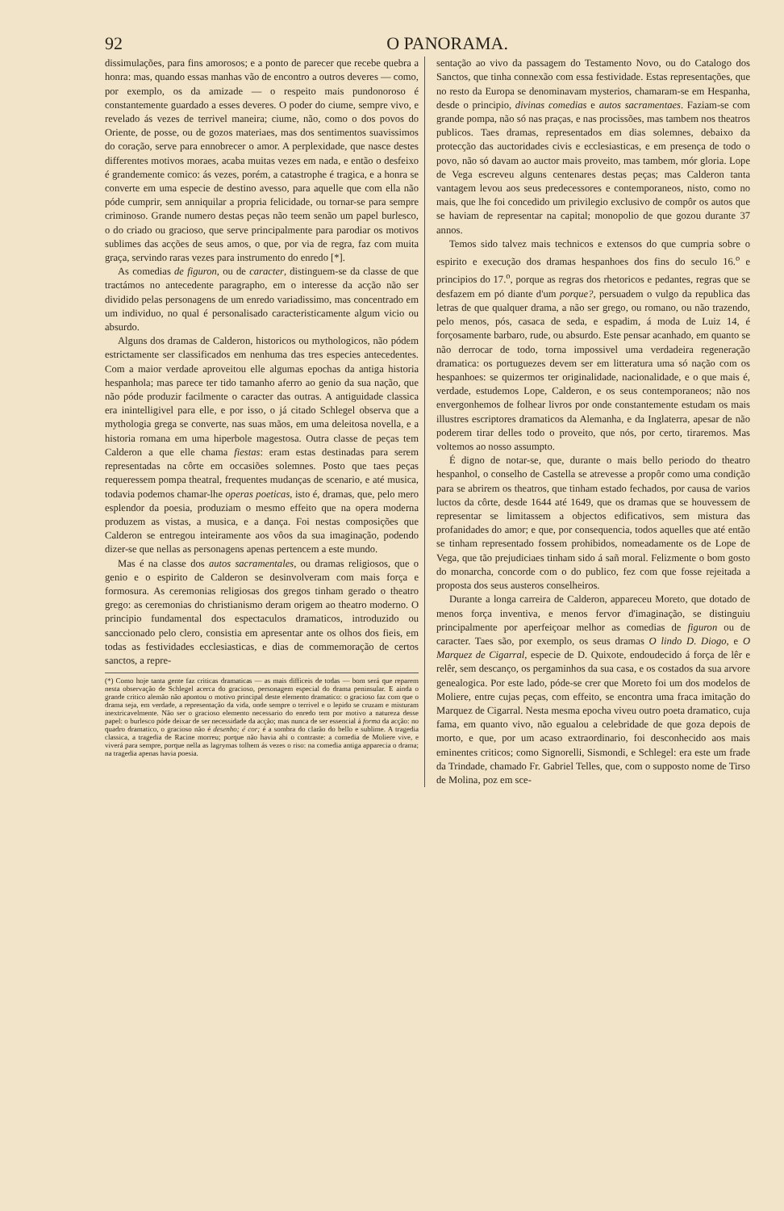92 O PANORAMA.
dissimulações, para fins amorosos; e a ponto de parecer que recebe quebra a honra: mas, quando essas manhas vão de encontro a outros deveres — como, por exemplo, os da amizade — o respeito mais pundonoroso é constantemente guardado a esses deveres. O poder do ciume, sempre vivo, e revelado ás vezes de terrivel maneira; ciume, não, como o dos povos do Oriente, de posse, ou de gozos materiaes, mas dos sentimentos suavissimos do coração, serve para ennobrecer o amor. A perplexidade, que nasce destes differentes motivos moraes, acaba muitas vezes em nada, e então o desfeixo é grandemente comico: ás vezes, porém, a catastrophe é tragica, e a honra se converte em uma especie de destino avesso, para aquelle que com ella não póde cumprir, sem anniquilar a propria felicidade, ou tornar-se para sempre criminoso. Grande numero destas peças não teem senão um papel burlesco, o do criado ou gracioso, que serve principalmente para parodiar os motivos sublimes das acções de seus amos, o que, por via de regra, faz com muita graça, servindo raras vezes para instrumento do enredo [*].
As comedias de figuron, ou de caracter, distinguem-se da classe de que tractámos no antecedente paragrapho, em o interesse da acção não ser dividido pelas personagens de um enredo variadissimo, mas concentrado em um individuo, no qual é personalisado caracteristicamente algum vicio ou absurdo.
Alguns dos dramas de Calderon, historicos ou mythologicos, não pódem estrictamente ser classificados em nenhuma das tres especies antecedentes. Com a maior verdade aproveitou elle algumas epochas da antiga historia hespanhola; mas parece ter tido tamanho aferro ao genio da sua nação, que não póde produzir facilmente o caracter das outras. A antiguidade classica era inintelligivel para elle, e por isso, o já citado Schlegel observa que a mythologia grega se converte, nas suas mãos, em uma deleitosa novella, e a historia romana em uma hiperbole magestosa. Outra classe de peças tem Calderon a que elle chama fiestas: eram estas destinadas para serem representadas na côrte em occasiões solemnes. Posto que taes peças requeressem pompa theatral, frequentes mudanças de scenario, e até musica, todavia podemos chamar-lhe operas poeticas, isto é, dramas, que, pelo mero esplendor da poesia, produziam o mesmo effeito que na opera moderna produzem as vistas, a musica, e a dança. Foi nestas composições que Calderon se entregou inteiramente aos vôos da sua imaginação, podendo dizer-se que nellas as personagens apenas pertencem a este mundo.
Mas é na classe dos autos sacramentales, ou dramas religiosos, que o genio e o espirito de Calderon se desinvolveram com mais força e formosura. As ceremonias religiosas dos gregos tinham gerado o theatro grego: as ceremonias do christianismo deram origem ao theatro moderno. O principio fundamental dos espectaculos dramaticos, introduzido ou sanccionado pelo clero, consistia em apresentar ante os olhos dos fieis, em todas as festividades ecclesiasticas, e dias de commemoração de certos sanctos, a repre-
(*) Como hoje tanta gente faz criticas dramaticas — as mais difficeis de todas — bom será que reparem nesta observação de Schlegel acerca do gracioso, personagem especial do drama peninsular. E ainda o grande critico alemão não apontou o motivo principal deste elemento dramatico: o gracioso faz com que o drama seja, em verdade, a representação da vida, onde sempre o terrivel e o lepido se cruzam e misturam inextricavelmente. Não ser o gracioso elemento necessario do enredo tem por motivo a natureza desse papel: o burlesco póde deixar de ser necessidade da acção; mas nunca de ser essencial á forma da acção: no quadro dramatico, o gracioso não é desenho; é cor; é a sombra do clarão do bello e sublime. A tragedia classica, a tragedia de Racine morreu; porque não havia ahi o contraste: a comedia de Moliere vive, e viverá para sempre, porque nella as lagrymas tolhem ás vezes o riso: na comedia antiga apparecia o drama; na tragedia apenas havia poesia.
sentação ao vivo da passagem do Testamento Novo, ou do Catalogo dos Sanctos, que tinha connexão com essa festividade. Estas representações, que no resto da Europa se denominavam mysterios, chamaram-se em Hespanha, desde o principio, divinas comedias e autos sacramentaes. Faziam-se com grande pompa, não só nas praças, e nas procissões, mas tambem nos theatros publicos. Taes dramas, representados em dias solemnes, debaixo da protecção das auctoridades civis e ecclesiasticas, e em presença de todo o povo, não só davam ao auctor mais proveito, mas tambem, mór gloria. Lope de Vega escreveu alguns centenares destas peças; mas Calderon tanta vantagem levou aos seus predecessores e contemporaneos, nisto, como no mais, que lhe foi concedido um privilegio exclusivo de compôr os autos que se haviam de representar na capital; monopolio de que gozou durante 37 annos.
Temos sido talvez mais technicos e extensos do que cumpria sobre o espirito e execução dos dramas hespanhoes dos fins do seculo 16.<sup>o</sup> e principios do 17.<sup>o</sup>, porque as regras dos rhetoricos e pedantes, regras que se desfazem em pó diante d'um porque?, persuadem o vulgo da republica das letras de que qualquer drama, a não ser grego, ou romano, ou não trazendo, pelo menos, pós, casaca de seda, e espadim, á moda de Luiz 14, é forçosamente barbaro, rude, ou absurdo. Este pensar acanhado, em quanto se não derrocar de todo, torna impossivel uma verdadeira regeneração dramatica: os portuguezes devem ser em litteratura uma só nação com os hespanhoes: se quizermos ter originalidade, nacionalidade, e o que mais é, verdade, estudemos Lope, Calderon, e os seus contemporaneos; não nos envergonhemos de folhear livros por onde constantemente estudam os mais illustres escriptores dramaticos da Alemanha, e da Inglaterra, apesar de não poderem tirar delles todo o proveito, que nós, por certo, tiraremos. Mas voltemos ao nosso assumpto.
É digno de notar-se, que, durante o mais bello periodo do theatro hespanhol, o conselho de Castella se atrevesse a propôr como uma condição para se abrirem os theatros, que tinham estado fechados, por causa de varios luctos da côrte, desde 1644 até 1649, que os dramas que se houvessem de representar se limitassem a objectos edificativos, sem mistura das profanidades do amor; e que, por consequencia, todos aquelles que até então se tinham representado fossem prohibidos, nomeadamente os de Lope de Vega, que tão prejudiciaes tinham sido á sañ moral. Felizmente o bom gosto do monarcha, concorde com o do publico, fez com que fosse rejeitada a proposta dos seus austeros conselheiros.
Durante a longa carreira de Calderon, appareceu Moreto, que dotado de menos força inventiva, e menos fervor d'imaginação, se distinguiu principalmente por aperfeiçoar melhor as comedias de figuron ou de caracter. Taes são, por exemplo, os seus dramas O lindo D. Diogo, e O Marquez de Cigarral, especie de D. Quixote, endoudecido á força de lêr e relêr, sem descanço, os pergaminhos da sua casa, e os costados da sua arvore genealogica. Por este lado, póde-se crer que Moreto foi um dos modelos de Moliere, entre cujas peças, com effeito, se encontra uma fraca imitação do Marquez de Cigarral. Nesta mesma epocha viveu outro poeta dramatico, cuja fama, em quanto vivo, não egualou a celebridade de que goza depois de morto, e que, por um acaso extraordinario, foi desconhecido aos mais eminentes criticos; como Signorelli, Sismondi, e Schlegel: era este um frade da Trindade, chamado Fr. Gabriel Telles, que, com o supposto nome de Tirso de Molina, poz em sce-